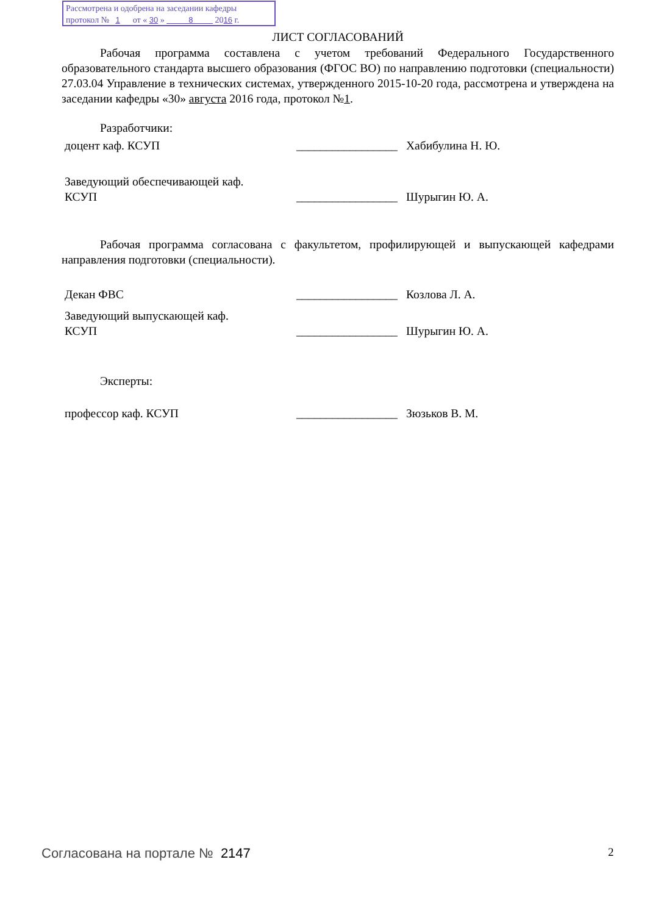Рассмотрена и одобрена на заседании кафедры
протокол № 1 от « 30 » 8 2016 г.
ЛИСТ СОГЛАСОВАНИЙ
Рабочая программа составлена с учетом требований Федерального Государственного образовательного стандарта высшего образования (ФГОС ВО) по направлению подготовки (специальности) 27.03.04 Управление в технических системах, утвержденного 2015-10-20 года, рассмотрена и утверждена на заседании кафедры «30» августа 2016 года, протокол №1.
Разработчики:
доцент каф. КСУП _________________
Хабибулина Н. Ю.
Заведующий обеспечивающей каф.
КСУП
_________________
Шурыгин Ю. А.
Рабочая программа согласована с факультетом, профилирующей и выпускающей кафедрами направления подготовки (специальности).
Декан ФВС _________________
Козлова Л. А.
Заведующий выпускающей каф.
КСУП
_________________
Шурыгин Ю. А.
Эксперты:
профессор каф. КСУП _________________
Зюзьков В. М.
Согласована на портале № 2147 2